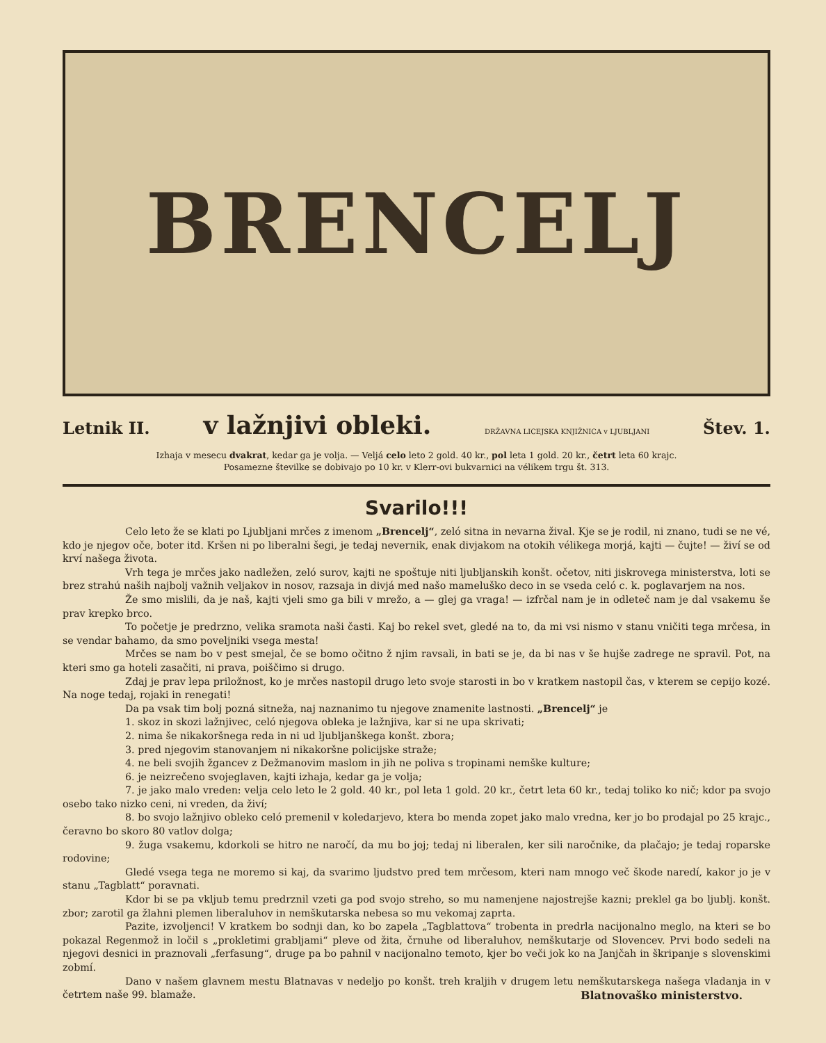BRENCELJ
Letnik II. v lažnjivi obleki. DRŽAVNA LICEJSKA KNJIŽNICA v LJUBLJANI Štev. 1.
Izhaja v mesecu dvakrat, kedar ga je volja. — Veljá celo leto 2 gold. 40 kr., pol leta 1 gold. 20 kr., četrt leta 60 krajc.
Posamezne številke se dobivajo po 10 kr. v Klerr-ovi bukvarnici na vélikem trgu št. 313.
Svarilo!!!
Celo leto že se klati po Ljubljani mrčes z imenom „Brencelj“, zeló sitna in nevarna žival. Kje se je rodil, ni znano, tudi se ne vé, kdo je njegov oče, boter itd. Kršen ni po liberalni šegi, je tedaj nevernik, enak divjakom na otokih vélikega morjá, kajti — čujte! — živí se od krví našega života.
Vrh tega je mrčes jako nadležen, zeló surov, kajti ne spoštuje niti ljubljanskih konšt. očetov, niti jiskrovega ministerstva, loti se brez strahú naših najbolj važnih veljakov in nosov, razsaja in divjá med našo mameluško deco in se vseda celó c. k. poglavarjem na nos.
Že smo mislili, da je naš, kajti vjeli smo ga bili v mrežo, a — glej ga vraga! — izfrčal nam je in odleteč nam je dal vsakemu še prav krepko brco.
To početje je predrzno, velika sramota naši časti. Kaj bo rekel svet, gledé na to, da mi vsi nismo v stanu vničiti tega mrčesa, in se vendar bahamo, da smo poveljniki vsega mesta!
Mrčes se nam bo v pest smejal, če se bomo očitno ž njim ravsali, in bati se je, da bi nas v še hujše zadrege ne spravil. Pot, na kteri smo ga hoteli zasačiti, ni prava, poiščimo si drugo.
Zdaj je prav lepa priložnost, ko je mrčes nastopil drugo leto svoje starosti in bo v kratkem nastopil čas, v kterem se cepijo kozé. Na noge tedaj, rojaki in renegati!
Da pa vsak tim bolj pozná sitneža, naj naznanimo tu njegove znamenite lastnosti. „Brencelj“ je
1. skoz in skozi lažnjivec, celó njegova obleka je lažnjiva, kar si ne upa skrivati;
2. nima še nikakoršnega reda in ni ud ljubljanškega konšt. zbora;
3. pred njegovim stanovanjem ni nikakoršne policijske straže;
4. ne beli svojih žgancev z Dežmanovim maslom in jih ne poliva s tropinami nemške kulture;
6. je neizrečeno svojeglaven, kajti izhaja, kedar ga je volja;
7. je jako malo vreden: velja celo leto le 2 gold. 40 kr., pol leta 1 gold. 20 kr., četrt leta 60 kr., tedaj toliko ko nič; kdor pa svojo osebo tako nizko ceni, ni vreden, da živí;
8. bo svojo lažnjivo obleko celó premenil v koledarjevo, ktera bo menda zopet jako malo vredna, ker jo bo prodajal po 25 krajc., čeravno bo skoro 80 vatlov dolga;
9. žuga vsakemu, kdorkoli se hitro ne naročí, da mu bo joj; tedaj ni liberalen, ker sili naročnike, da plačajo; je tedaj roparske rodovine;
Gledé vsega tega ne moremo si kaj, da svarimo ljudstvo pred tem mrčesom, kteri nam mnogo več škode naredí, kakor jo je v stanu „Tagblatt“ poravnati.
Kdor bi se pa vkljub temu predrznil vzeti ga pod svojo streho, so mu namenjene najostrejše kazni; preklel ga bo ljublj. konšt. zbor; zarotil ga žlahni plemen liberaluhov in nemškutarska nebesa so mu vekomaj zaprta.
Pazite, izvoljenci! V kratkem bo sodnji dan, ko bo zapela „Tagblattova“ trobenta in predrla nacijonalno meglo, na kteri se bo pokazal Regenmož in ločil s „prokletimi grabljami“ pleve od žita, črnuhe od liberaluhov, nemškutarje od Slovencev. Prvi bodo sedeli na njegovi desnici in praznovali „ferfasung“, druge pa bo pahnil v nacijonalno temoto, kjer bo veči jok ko na Janjčah in škripanje s slovenskimi zobmí.
Dano v našem glavnem mestu Blatnavas v nedeljo po konšt. treh kraljih v drugem letu nemškutarskega našega vladanja in v četrtem naše 99. blamaže.
Blatnovaško ministerstvo.